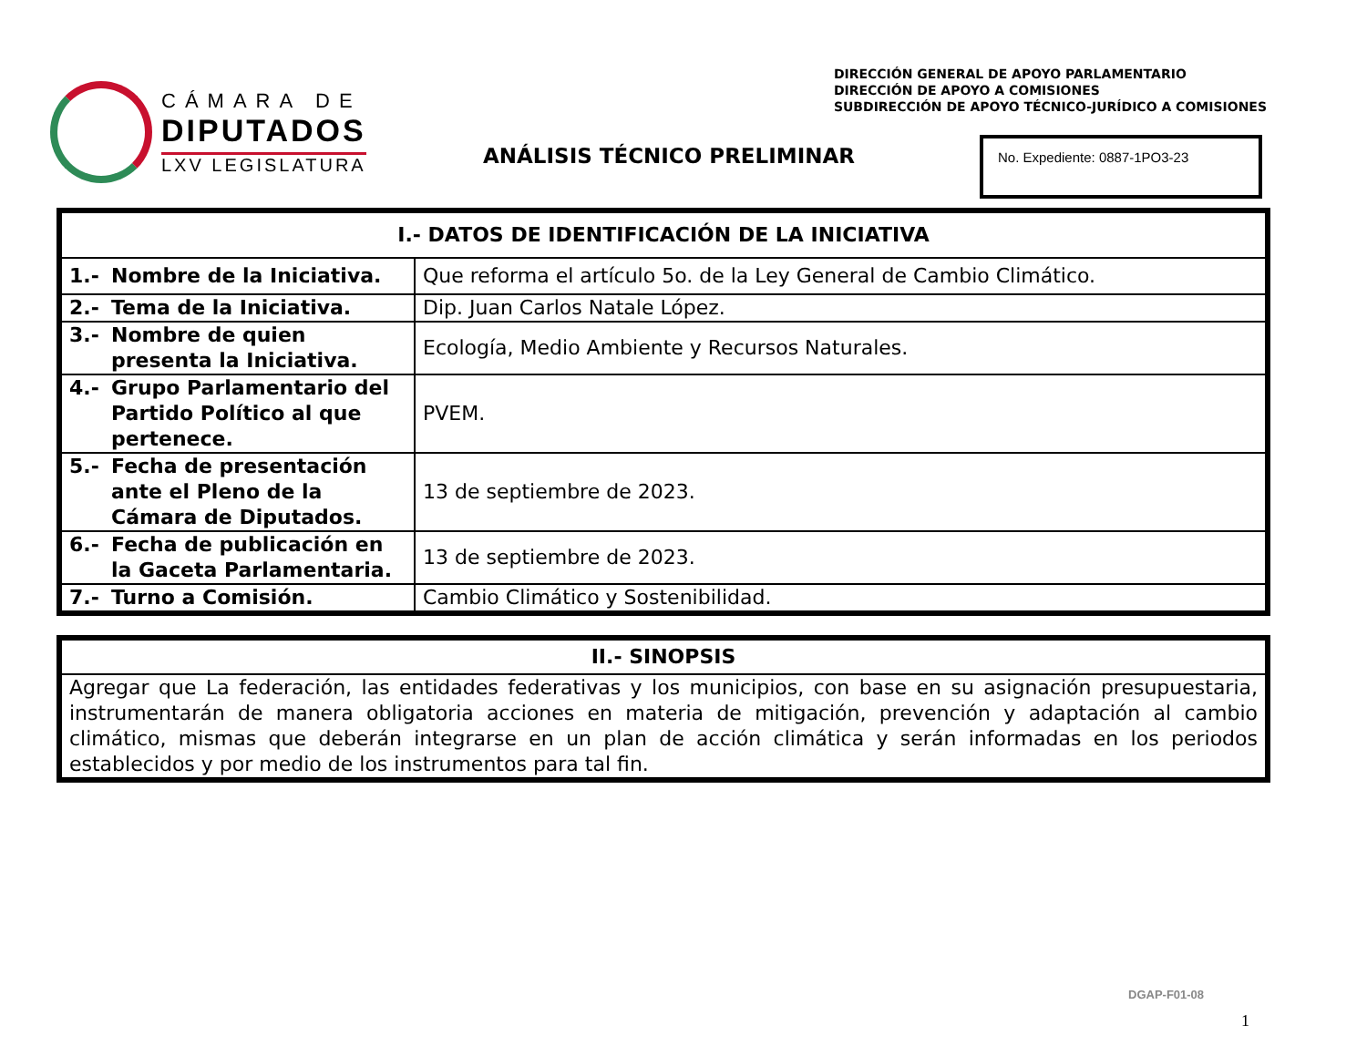CÁMARA DE
DIPUTADOS
LXV LEGISLATURA
DIRECCIÓN GENERAL DE APOYO PARLAMENTARIO
DIRECCIÓN DE APOYO A COMISIONES
SUBDIRECCIÓN DE APOYO TÉCNICO-JURÍDICO A COMISIONES
ANÁLISIS TÉCNICO PRELIMINAR
No. Expediente: 0887-1PO3-23
| I.- DATOS DE IDENTIFICACIÓN DE LA INICIATIVA | |
| --- | --- |
| 1.- Nombre de la Iniciativa. | Que reforma el artículo 5o. de la Ley General de Cambio Climático. |
| 2.- Tema de la Iniciativa. | Dip. Juan Carlos Natale López. |
| 3.- Nombre de quien presenta la Iniciativa. | Ecología, Medio Ambiente y Recursos Naturales. |
| 4.- Grupo Parlamentario del Partido Político al que pertenece. | PVEM. |
| 5.- Fecha de presentación ante el Pleno de la Cámara de Diputados. | 13 de septiembre de 2023. |
| 6.- Fecha de publicación en la Gaceta Parlamentaria. | 13 de septiembre de 2023. |
| 7.- Turno a Comisión. | Cambio Climático y Sostenibilidad. |
| II.- SINOPSIS |
| --- |
| Agregar que La federación, las entidades federativas y los municipios, con base en su asignación presupuestaria, instrumentarán de manera obligatoria acciones en materia de mitigación, prevención y adaptación al cambio climático, mismas que deberán integrarse en un plan de acción climática y serán informadas en los periodos establecidos y por medio de los instrumentos para tal fin. |
DGAP-F01-08
1